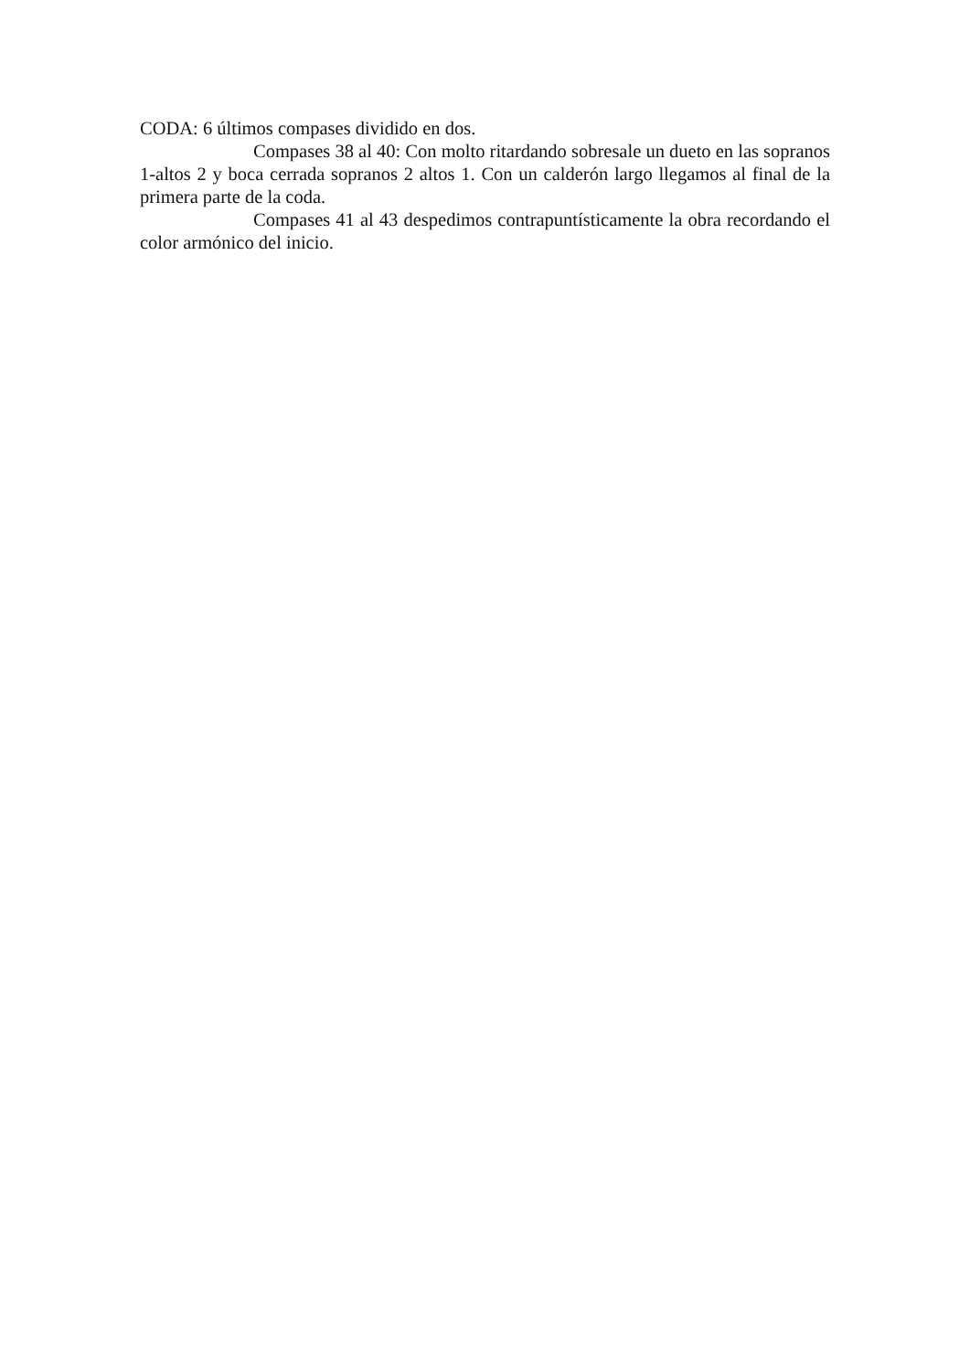CODA: 6 últimos compases dividido en dos.
Compases 38 al 40: Con molto ritardando sobresale un dueto en las sopranos 1-altos 2 y boca cerrada sopranos 2 altos 1. Con un calderón largo llegamos al final de la primera parte de la coda.
Compases 41 al 43 despedimos contrapuntísticamente la obra recordando el color armónico del inicio.